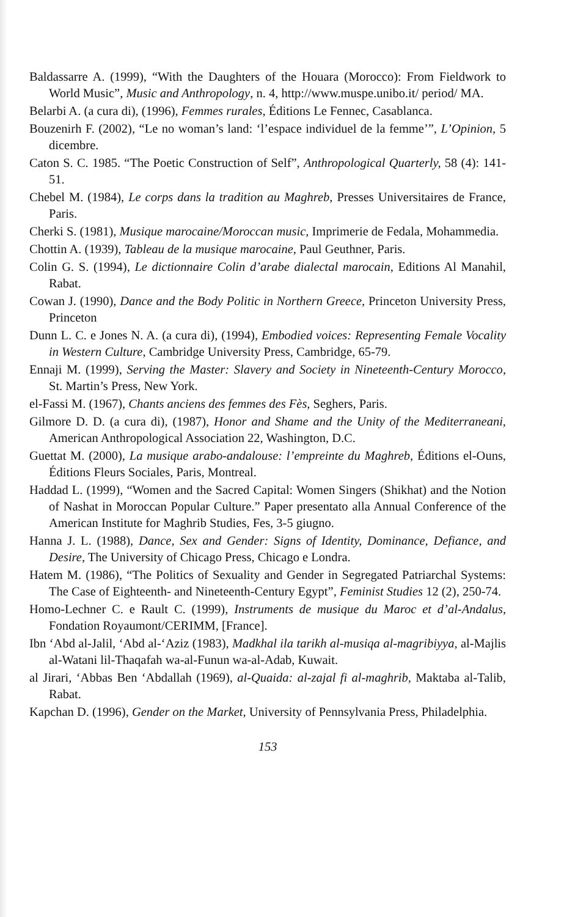Baldassarre A. (1999), “With the Daughters of the Houara (Morocco): From Fieldwork to World Music”, Music and Anthropology, n. 4, http://www.muspe.unibo.it/ period/ MA.
Belarbi A. (a cura di), (1996), Femmes rurales, Éditions Le Fennec, Casablanca.
Bouzenirh F. (2002), “Le no woman’s land: ‘l’espace individuel de la femme’”, L’Opinion, 5 dicembre.
Caton S. C. 1985. “The Poetic Construction of Self”, Anthropological Quarterly, 58 (4): 141-51.
Chebel M. (1984), Le corps dans la tradition au Maghreb, Presses Universitaires de France, Paris.
Cherki S. (1981), Musique marocaine/Moroccan music, Imprimerie de Fedala, Mohammedia.
Chottin A. (1939), Tableau de la musique marocaine, Paul Geuthner, Paris.
Colin G. S. (1994), Le dictionnaire Colin d’arabe dialectal marocain, Editions Al Manahil, Rabat.
Cowan J. (1990), Dance and the Body Politic in Northern Greece, Princeton University Press, Princeton
Dunn L. C. e Jones N. A. (a cura di), (1994), Embodied voices: Representing Female Vocality in Western Culture, Cambridge University Press, Cambridge, 65-79.
Ennaji M. (1999), Serving the Master: Slavery and Society in Nineteenth-Century Morocco, St. Martin’s Press, New York.
el-Fassi M. (1967), Chants anciens des femmes des Fès, Seghers, Paris.
Gilmore D. D. (a cura di), (1987), Honor and Shame and the Unity of the Mediterraneani, American Anthropological Association 22, Washington, D.C.
Guettat M. (2000), La musique arabo-andalouse: l’empreinte du Maghreb, Éditions el-Ouns, Éditions Fleurs Sociales, Paris, Montreal.
Haddad L. (1999), “Women and the Sacred Capital: Women Singers (Shikhat) and the Notion of Nashat in Moroccan Popular Culture.” Paper presentato alla Annual Conference of the American Institute for Maghrib Studies, Fes, 3-5 giugno.
Hanna J. L. (1988), Dance, Sex and Gender: Signs of Identity, Dominance, Defiance, and Desire, The University of Chicago Press, Chicago e Londra.
Hatem M. (1986), “The Politics of Sexuality and Gender in Segregated Patriarchal Systems: The Case of Eighteenth- and Nineteenth-Century Egypt”, Feminist Studies 12 (2), 250-74.
Homo-Lechner C. e Rault C. (1999), Instruments de musique du Maroc et d’al-Andalus, Fondation Royaumont/CERIMM, [France].
Ibn ‘Abd al-Jalil, ‘Abd al-‘Aziz (1983), Madkhal ila tarikh al-musiqa al-magribiyya, al-Majlis al-Watani lil-Thaqafah wa-al-Funun wa-al-Adab, Kuwait.
al Jirari, ‘Abbas Ben ‘Abdallah (1969), al-Quaida: al-zajal fi al-maghrib, Maktaba al-Talib, Rabat.
Kapchan D. (1996), Gender on the Market, University of Pennsylvania Press, Philadelphia.
153